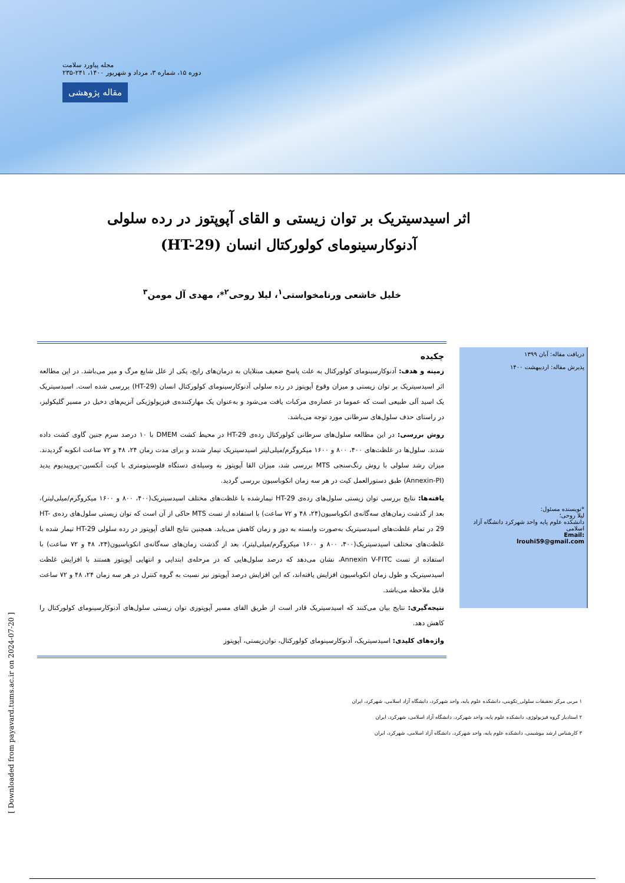مجله پیاورد سلامت
دوره ۱۵، شماره ۳، مرداد و شهریور ۱۴۰۰، ۲۴۱-۲۳۵
مقاله پژوهشی
اثر اسیدسیتریک بر توان زیستی و القای آپوپتوز در رده سلولی آدنوکارسینومای کولورکتال انسان (HT-29)
خلیل خاشعی ورنامخواستی<sup>۱</sup>، لیلا روحی<sup>۲</sup>*، مهدی آل مومن<sup>۳</sup>
دریافت مقاله: آبان ۱۳۹۹
پذیرش مقاله: اردیبهشت ۱۴۰۰
*نویسنده مسئول:
لیلا روحی؛
دانشکده علوم پایه واحد شهرکرد دانشگاه آزاد اسلامی
Email:
lrouhi59@gmail.com
چکیده
زمینه و هدف: آدنوکارسینومای کولورکتال به علت پاسخ ضعیف مبتلایان به درمان‌های رایج، یکی از علل شایع مرگ و میر می‌باشد. در این مطالعه اثر اسیدسیتریک بر توان زیستی و میزان وقوع آپوپتوز در رده سلولی آدنوکارسینومای کولورکتال انسان (HT-29) بررسی شده است. اسیدسیتریک یک اسید آلی طبیعی است که عموما در عصاره‌ی مرکبات یافت می‌شود و به‌عنوان یک مهارکننده‌ی فیزیولوژیکی آنزیم‌های دخیل در مسیر گلیکولیز، در راستای حذف سلول‌های سرطانی مورد توجه می‌باشد.
روش بررسی: در این مطالعه سلول‌های سرطانی کولورکتال رده‌ی HT-29 در محیط کشت DMEM با ۱۰ درصد سرم جنین گاوی کشت داده شدند. سلول‌ها در غلظت‌های ۴۰۰، ۸۰۰ و ۱۶۰۰ میکروگرم/میلی‌لیتر اسیدسیتریک تیمار شدند و برای مدت زمان ۲۴، ۴۸ و ۷۲ ساعت انکوبه گردیدند. میزان رشد سلولی با روش رنگ‌سنجی MTS بررسی شد، میزان القا آپوپتوز به وسیله‌ی دستگاه فلوسیتومتری با کیت آنکسین–پروپیدیوم یدید (Annexin-PI) طبق دستورالعمل کیت در هر سه زمان انکوباسیون بررسی گردید.
یافته‌ها: نتایج بررسی توان زیستی سلول‌های رده‌ی HT-29 تیمارشده با غلظت‌های مختلف اسیدسیتریک(۴۰۰، ۸۰۰ و ۱۶۰۰ میکروگرم/میلی‌لیتر)، بعد از گذشت زمان‌های سه‌گانه‌ی انکوباسیون(۲۴، ۴۸ و ۷۲ ساعت) با استفاده از تست MTS حاکی از آن است که توان زیستی سلول‌های رده‌ی HT-29 در تمام غلظت‌های اسیدسیتریک به‌صورت وابسته به دوز و زمان کاهش می‌یابد. همچنین نتایج القای آپوپتوز در رده سلولی HT-29 تیمار شده با غلظت‌های مختلف اسیدسیتریک(۴۰۰، ۸۰۰ و ۱۶۰۰ میکروگرم/میلی‌لیتر)، بعد از گذشت زمان‌های سه‌گانه‌ی انکوباسیون(۲۴، ۴۸ و ۷۲ ساعت) با استفاده از تست Annexin V-FITC، نشان می‌دهد که درصد سلول‌هایی که در مرحله‌ی ابتدایی و انتهایی آپوپتوز هستند با افزایش غلظت اسیدسیتریک و طول زمان انکوباسیون افزایش یافته‌اند، که این افزایش درصد آپوپتوز نیز نسبت به گروه کنترل در هر سه زمان ۲۴، ۴۸ و ۷۲ ساعت قابل ملاحظه می‌باشد.
نتیجه‌گیری: نتایج بیان می‌کنند که اسیدسیتریک قادر است از طریق القای مسیر آپوپتوزی توان زیستی سلول‌های آدنوکارسینومای کولورکتال را کاهش دهد.
واژه‌های کلیدی: اسیدسیتریک، آدنوکارسینومای کولورکتال، توان‌زیستی، آپوپتوز
۱ مربی مرکز تحقیقات سلولی_تکوینی، دانشکده علوم پایه، واحد شهرکرد، دانشگاه آزاد اسلامی، شهرکرد، ایران
۲ استادیار گروه فیزیولوژی، دانشکده علوم پایه، واحد شهرکرد، دانشگاه آزاد اسلامی، شهرکرد، ایران
۳ کارشناس ارشد بیوشیمی، دانشکده علوم پایه، واحد شهرکرد، دانشگاه آزاد اسلامی، شهرکرد، ایران
[ Downloaded from payavard.tums.ac.ir on 2024-07-20 ]